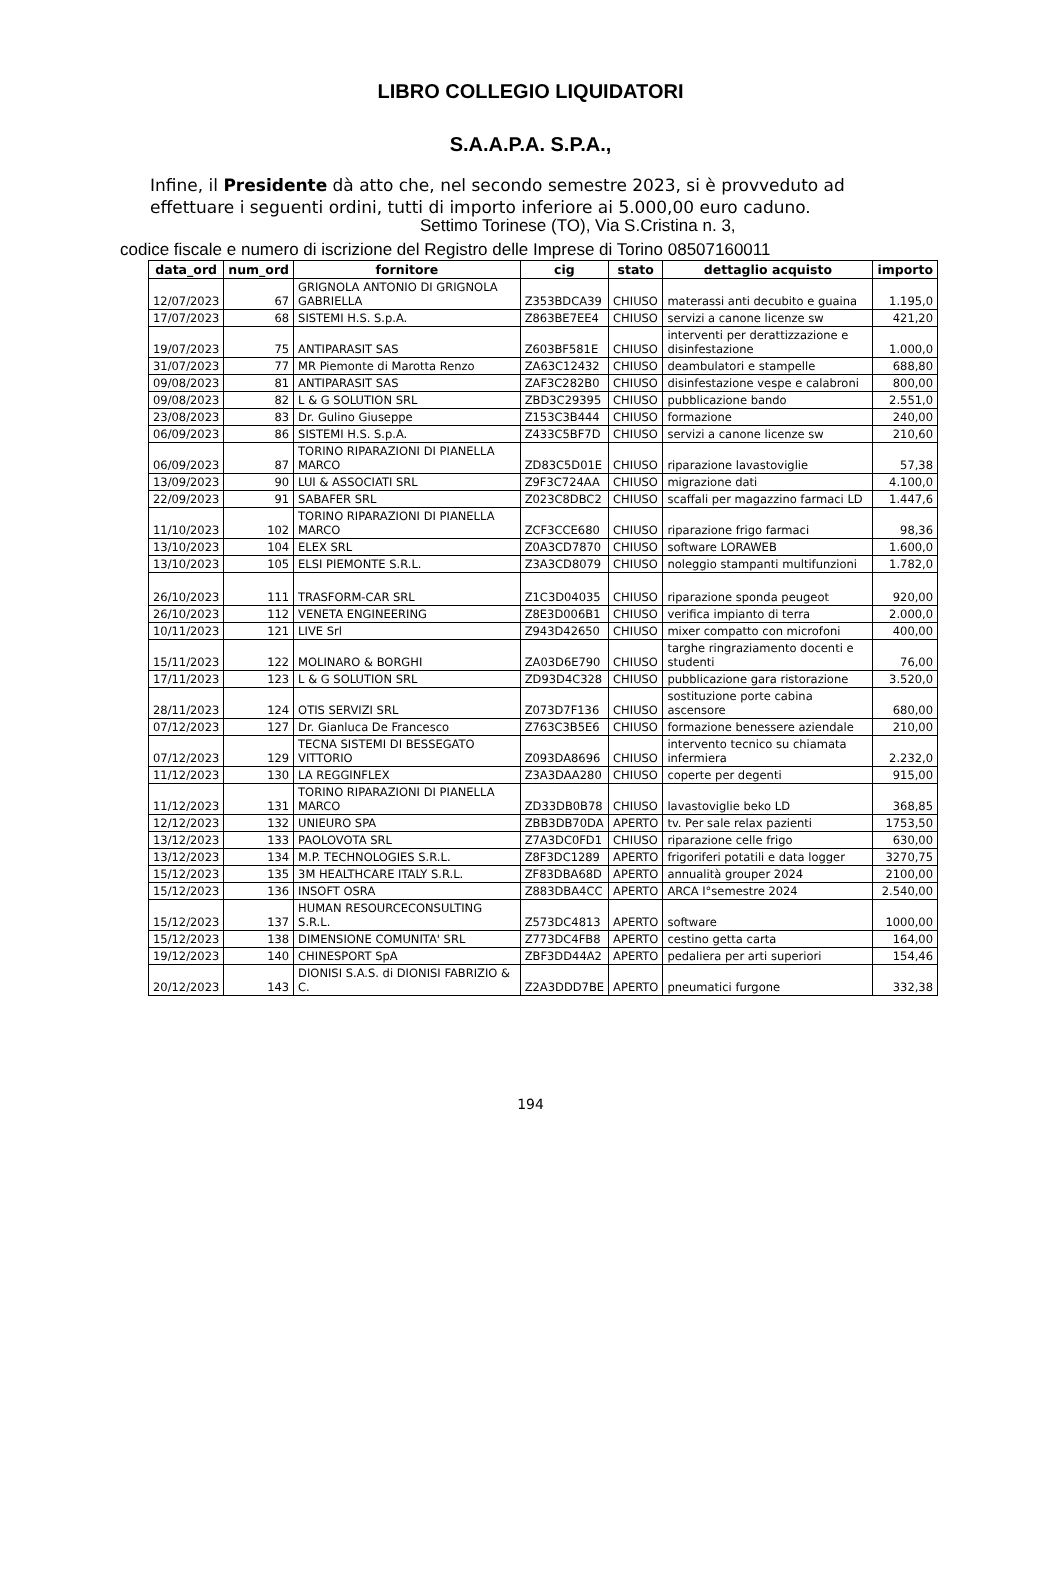LIBRO COLLEGIO LIQUIDATORI
S.A.A.P.A. S.P.A.,
Infine, il Presidente dà atto che, nel secondo semestre 2023, si è provveduto ad effettuare i seguenti ordini, tutti di importo inferiore ai 5.000,00 euro caduno.
Settimo Torinese (TO), Via S.Cristina n. 3,
codice fiscale e numero di iscrizione del Registro delle Imprese di Torino 08507160011
| data_ord | num_ord | fornitore | cig | stato | dettaglio acquisto | importo |
| --- | --- | --- | --- | --- | --- | --- |
| 12/07/2023 | 67 | GRIGNOLA ANTONIO DI GRIGNOLA GABRIELLA | Z353BDCA39 | CHIUSO | materassi anti decubito e guaina | 1.195,0 |
| 17/07/2023 | 68 | SISTEMI H.S. S.p.A. | Z863BE7EE4 | CHIUSO | servizi a canone licenze sw | 421,20 |
| 19/07/2023 | 75 | ANTIPARASIT SAS | Z603BF581E | CHIUSO | interventi per derattizzazione e disinfestazione | 1.000,0 |
| 31/07/2023 | 77 | MR Piemonte di Marotta Renzo | ZA63C12432 | CHIUSO | deambulatori e stampelle | 688,80 |
| 09/08/2023 | 81 | ANTIPARASIT SAS | ZAF3C282B0 | CHIUSO | disinfestazione vespe e calabroni | 800,00 |
| 09/08/2023 | 82 | L & G SOLUTION SRL | ZBD3C29395 | CHIUSO | pubblicazione bando | 2.551,0 |
| 23/08/2023 | 83 | Dr. Gulino Giuseppe | Z153C3B444 | CHIUSO | formazione | 240,00 |
| 06/09/2023 | 86 | SISTEMI H.S. S.p.A. | Z433C5BF7D | CHIUSO | servizi a canone licenze sw | 210,60 |
| 06/09/2023 | 87 | TORINO RIPARAZIONI DI PIANELLA MARCO | ZD83C5D01E | CHIUSO | riparazione lavastoviglie | 57,38 |
| 13/09/2023 | 90 | LUI & ASSOCIATI SRL | Z9F3C724AA | CHIUSO | migrazione dati | 4.100,0 |
| 22/09/2023 | 91 | SABAFER SRL | Z023C8DBC2 | CHIUSO | scaffali per magazzino farmaci LD | 1.447,6 |
| 11/10/2023 | 102 | TORINO RIPARAZIONI DI PIANELLA MARCO | ZCF3CCE680 | CHIUSO | riparazione frigo farmaci | 98,36 |
| 13/10/2023 | 104 | ELEX SRL | Z0A3CD7870 | CHIUSO | software LORAWEB | 1.600,0 |
| 13/10/2023 | 105 | ELSI PIEMONTE S.R.L. | Z3A3CD8079 | CHIUSO | noleggio stampanti multifunzioni | 1.782,0 |
| 26/10/2023 | 111 | TRASFORM-CAR SRL | Z1C3D04035 | CHIUSO | riparazione sponda peugeot | 920,00 |
| 26/10/2023 | 112 | VENETA ENGINEERING | Z8E3D006B1 | CHIUSO | verifica impianto di terra | 2.000,0 |
| 10/11/2023 | 121 | LIVE Srl | Z943D42650 | CHIUSO | mixer compatto con microfoni | 400,00 |
| 15/11/2023 | 122 | MOLINARO & BORGHI | ZA03D6E790 | CHIUSO | targhe ringraziamento docenti e studenti | 76,00 |
| 17/11/2023 | 123 | L & G SOLUTION SRL | ZD93D4C328 | CHIUSO | pubblicazione gara ristorazione | 3.520,0 |
| 28/11/2023 | 124 | OTIS SERVIZI SRL | Z073D7F136 | CHIUSO | sostituzione porte cabina ascensore | 680,00 |
| 07/12/2023 | 127 | Dr. Gianluca De Francesco | Z763C3B5E6 | CHIUSO | formazione benessere aziendale | 210,00 |
| 07/12/2023 | 129 | TECNA SISTEMI DI BESSEGATO VITTORIO | Z093DA8696 | CHIUSO | intervento tecnico su chiamata infermiera | 2.232,0 |
| 11/12/2023 | 130 | LA REGGINFLEX | Z3A3DAA280 | CHIUSO | coperte per degenti | 915,00 |
| 11/12/2023 | 131 | TORINO RIPARAZIONI DI PIANELLA MARCO | ZD33DB0B78 | CHIUSO | lavastoviglie beko LD | 368,85 |
| 12/12/2023 | 132 | UNIEURO SPA | ZBB3DB70DA | APERTO | tv. Per sale relax pazienti | 1753,50 |
| 13/12/2023 | 133 | PAOLOVOTA SRL | Z7A3DC0FD1 | CHIUSO | riparazione celle frigo | 630,00 |
| 13/12/2023 | 134 | M.P. TECHNOLOGIES S.R.L. | Z8F3DC1289 | APERTO | frigoriferi potatili e data logger | 3270,75 |
| 15/12/2023 | 135 | 3M HEALTHCARE ITALY S.R.L. | ZF83DBA68D | APERTO | annualità grouper 2024 | 2100,00 |
| 15/12/2023 | 136 | INSOFT OSRA | Z883DBA4CC | APERTO | ARCA I°semestre 2024 | 2.540,00 |
| 15/12/2023 | 137 | HUMAN RESOURCECONSULTING S.R.L. | Z573DC4813 | APERTO | software | 1000,00 |
| 15/12/2023 | 138 | DIMENSIONE COMUNITA' SRL | Z773DC4FB8 | APERTO | cestino getta carta | 164,00 |
| 19/12/2023 | 140 | CHINESPORT SpA | ZBF3DD44A2 | APERTO | pedaliera per arti superiori | 154,46 |
| 20/12/2023 | 143 | DIONISI S.A.S. di DIONISI FABRIZIO & C. | Z2A3DDD7BE | APERTO | pneumatici furgone | 332,38 |
194